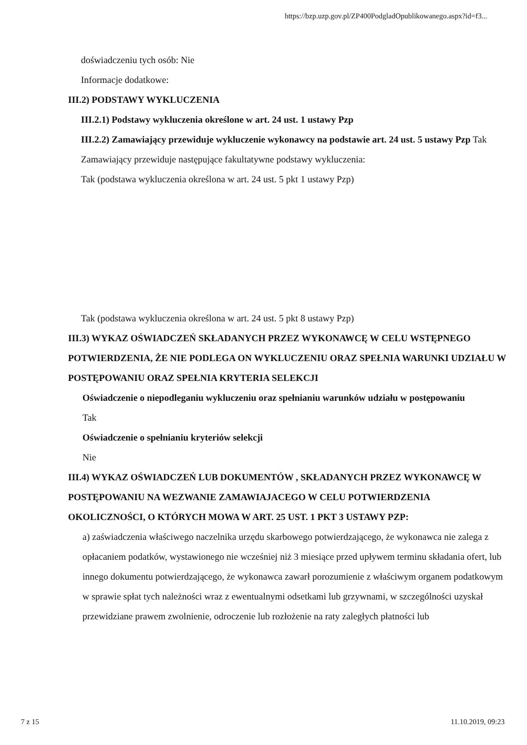https://bzp.uzp.gov.pl/ZP400PodgladOpublikowanego.aspx?id=f3...
doświadczeniu tych osób: Nie
Informacje dodatkowe:
III.2) PODSTAWY WYKLUCZENIA
III.2.1) Podstawy wykluczenia określone w art. 24 ust. 1 ustawy Pzp
III.2.2) Zamawiający przewiduje wykluczenie wykonawcy na podstawie art. 24 ust. 5 ustawy Pzp Tak Zamawiający przewiduje następujące fakultatywne podstawy wykluczenia:
Tak (podstawa wykluczenia określona w art. 24 ust. 5 pkt 1 ustawy Pzp)
Tak (podstawa wykluczenia określona w art. 24 ust. 5 pkt 8 ustawy Pzp)
III.3) WYKAZ OŚWIADCZEŃ SKŁADANYCH PRZEZ WYKONAWCĘ W CELU WSTĘPNEGO POTWIERDZENIA, ŻE NIE PODLEGA ON WYKLUCZENIU ORAZ SPEŁNIA WARUNKI UDZIAŁU W POSTĘPOWANIU ORAZ SPEŁNIA KRYTERIA SELEKCJI
Oświadczenie o niepodleganiu wykluczeniu oraz spełnianiu warunków udziału w postępowaniu
Tak
Oświadczenie o spełnianiu kryteriów selekcji
Nie
III.4) WYKAZ OŚWIADCZEŃ LUB DOKUMENTÓW , SKŁADANYCH PRZEZ WYKONAWCĘ W POSTĘPOWANIU NA WEZWANIE ZAMAWIAJACEGO W CELU POTWIERDZENIA OKOLICZNOŚCI, O KTÓRYCH MOWA W ART. 25 UST. 1 PKT 3 USTAWY PZP:
a) zaświadczenia właściwego naczelnika urzędu skarbowego potwierdzającego, że wykonawca nie zalega z opłacaniem podatków, wystawionego nie wcześniej niż 3 miesiące przed upływem terminu składania ofert, lub innego dokumentu potwierdzającego, że wykonawca zawarł porozumienie z właściwym organem podatkowym w sprawie spłat tych należności wraz z ewentualnymi odsetkami lub grzywnami, w szczególności uzyskał przewidziane prawem zwolnienie, odroczenie lub rozłożenie na raty zaległych płatności lub
7 z 15 11.10.2019, 09:23